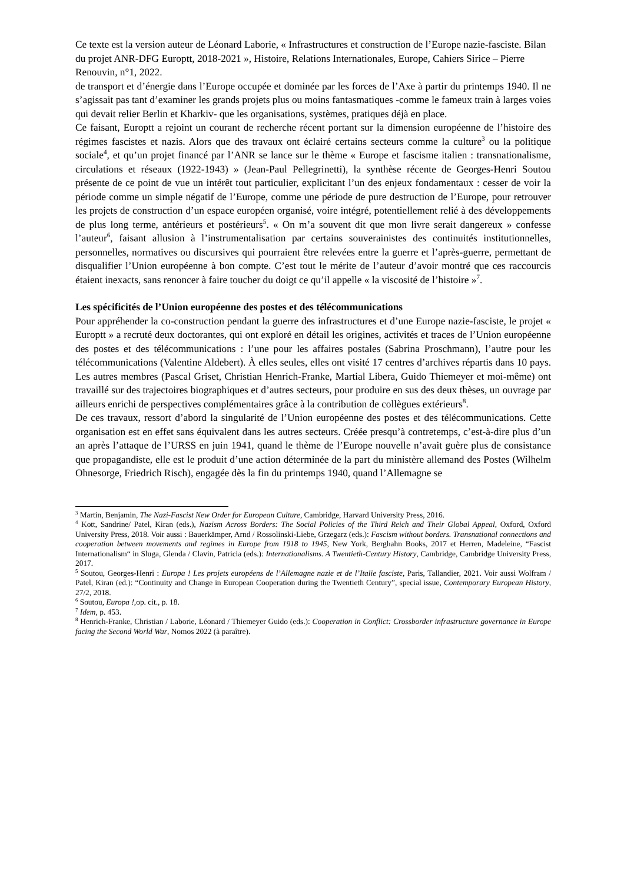Ce texte est la version auteur de Léonard Laborie, « Infrastructures et construction de l’Europe nazie-fasciste. Bilan du projet ANR-DFG Europtt, 2018-2021 », Histoire, Relations Internationales, Europe, Cahiers Sirice – Pierre Renouvin, n°1, 2022.
de transport et d’énergie dans l’Europe occupée et dominée par les forces de l’Axe à partir du printemps 1940. Il ne s’agissait pas tant d’examiner les grands projets plus ou moins fantasmatiques -comme le fameux train à larges voies qui devait relier Berlin et Kharkiv- que les organisations, systèmes, pratiques déjà en place.
Ce faisant, Europtt a rejoint un courant de recherche récent portant sur la dimension européenne de l’histoire des régimes fascistes et nazis. Alors que des travaux ont éclairé certains secteurs comme la culture<sup>3</sup> ou la politique sociale<sup>4</sup>, et qu’un projet financé par l’ANR se lance sur le thème « Europe et fascisme italien : transnationalisme, circulations et réseaux (1922-1943) » (Jean-Paul Pellegrinetti), la synthèse récente de Georges-Henri Soutou présente de ce point de vue un intérêt tout particulier, explicitant l’un des enjeux fondamentaux : cesser de voir la période comme un simple négatif de l’Europe, comme une période de pure destruction de l’Europe, pour retrouver les projets de construction d’un espace européen organisé, voire intégré, potentiellement relié à des développements de plus long terme, antérieurs et postérieurs<sup>5</sup>. « On m’a souvent dit que mon livre serait dangereux » confesse l’auteur<sup>6</sup>, faisant allusion à l’instrumentalisation par certains souverainistes des continuités institutionnelles, personnelles, normatives ou discursives qui pourraient être relevées entre la guerre et l’après-guerre, permettant de disqualifier l’Union européenne à bon compte. C’est tout le mérite de l’auteur d’avoir montré que ces raccourcis étaient inexacts, sans renoncer à faire toucher du doigt ce qu’il appelle « la viscosité de l’histoire »<sup>7</sup>.
Les spécificités de l’Union européenne des postes et des télécommunications
Pour appréhender la co-construction pendant la guerre des infrastructures et d’une Europe nazie-fasciste, le projet « Europtt » a recruté deux doctorantes, qui ont exploré en détail les origines, activités et traces de l’Union européenne des postes et des télécommunications : l’une pour les affaires postales (Sabrina Proschmann), l’autre pour les télécommunications (Valentine Aldebert). À elles seules, elles ont visité 17 centres d’archives répartis dans 10 pays. Les autres membres (Pascal Griset, Christian Henrich-Franke, Martial Libera, Guido Thiemeyer et moi-même) ont travaillé sur des trajectoires biographiques et d’autres secteurs, pour produire en sus des deux thèses, un ouvrage par ailleurs enrichi de perspectives complémentaires grâce à la contribution de collègues extérieurs<sup>8</sup>.
De ces travaux, ressort d’abord la singularité de l’Union européenne des postes et des télécommunications. Cette organisation est en effet sans équivalent dans les autres secteurs. Créée presqu’à contretemps, c’est-à-dire plus d’un an après l’attaque de l’URSS en juin 1941, quand le thème de l’Europe nouvelle n’avait guère plus de consistance que propagandiste, elle est le produit d’une action déterminée de la part du ministère allemand des Postes (Wilhelm Ohnesorge, Friedrich Risch), engagée dès la fin du printemps 1940, quand l’Allemagne se
<sup>3</sup> Martin, Benjamin, The Nazi-Fascist New Order for European Culture, Cambridge, Harvard University Press, 2016.
<sup>4</sup> Kott, Sandrine/ Patel, Kiran (eds.), Nazism Across Borders: The Social Policies of the Third Reich and Their Global Appeal, Oxford, Oxford University Press, 2018. Voir aussi : Bauerkämper, Arnd / Rossolinski-Liebe, Grzegarz (eds.): Fascism without borders. Transnational connections and cooperation between movements and regimes in Europe from 1918 to 1945, New York, Berghahn Books, 2017 et Herren, Madeleine, “Fascist Internationalism“ in Sluga, Glenda / Clavin, Patricia (eds.): Internationalisms. A Twentieth-Century History, Cambridge, Cambridge University Press, 2017.
<sup>5</sup> Soutou, Georges-Henri : Europa ! Les projets européens de l’Allemagne nazie et de l’Italie fasciste, Paris, Tallandier, 2021. Voir aussi Wolfram / Patel, Kiran (ed.): “Continuity and Change in European Cooperation during the Twentieth Century”, special issue, Contemporary European History, 27/2, 2018.
<sup>6</sup> Soutou, Europa !,op. cit., p. 18.
<sup>7</sup> Idem, p. 453.
<sup>8</sup> Henrich-Franke, Christian / Laborie, Léonard / Thiemeyer Guido (eds.): Cooperation in Conflict: Crossborder infrastructure governance in Europe facing the Second World War, Nomos 2022 (à paraître).